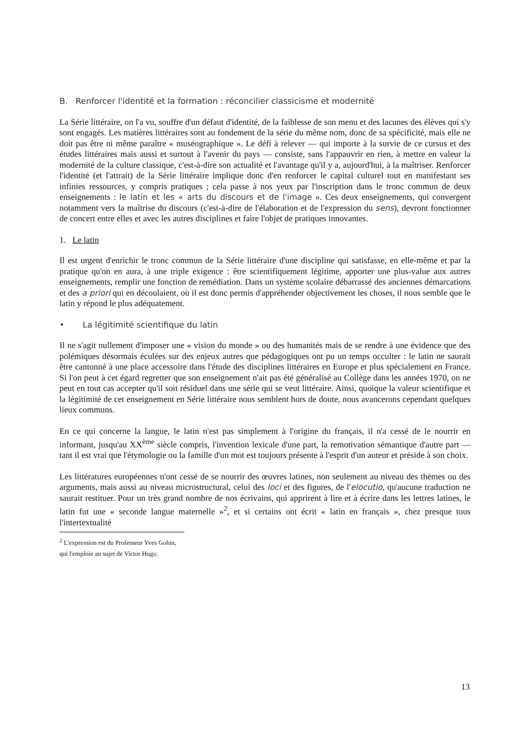B. Renforcer l'identité et la formation : réconcilier classicisme et modernité
La Série littéraire, on l'a vu, souffre d'un défaut d'identité, de la faiblesse de son menu et des lacunes des élèves qui s'y sont engagés. Les matières littéraires sont au fondement de la série du même nom, donc de sa spécificité, mais elle ne doit pas être ni même paraître « muséographique ». Le défi à relever — qui importe à la survie de ce cursus et des études littéraires mais aussi et surtout à l'avenir du pays — consiste, sans l'appauvrir en rien, à mettre en valeur la modernité de la culture classique, c'est-à-dire son actualité et l'avantage qu'il y a, aujourd'hui, à la maîtriser. Renforcer l'identité (et l'attrait) de la Série littéraire implique donc d'en renforcer le capital culturel tout en manifestant ses infinies ressources, y compris pratiques ; cela passe à nos yeux par l'inscription dans le tronc commun de deux enseignements : le latin et les « arts du discours et de l'image ». Ces deux enseignements, qui convergent notamment vers la maîtrise du discours (c'est-à-dire de l'élaboration et de l'expression du sens), devront fonctionner de concert entre elles et avec les autres disciplines et faire l'objet de pratiques innovantes.
1. Le latin
Il est urgent d'enrichir le tronc commun de la Série littéraire d'une discipline qui satisfasse, en elle-même et par la pratique qu'on en aura, à une triple exigence : être scientifiquement légitime, apporter une plus-value aux autres enseignements, remplir une fonction de remédiation. Dans un système scolaire débarrassé des anciennes démarcations et des a priori qui en découlaient, où il est donc permis d'appréhender objectivement les choses, il nous semble que le latin y répond le plus adéquatement.
• La légitimité scientifique du latin
Il ne s'agit nullement d'imposer une « vision du monde » ou des humanités mais de se rendre à une évidence que des polémiques désormais éculées sur des enjeux autres que pédagogiques ont pu un temps occulter : le latin ne saurait être cantonné à une place accessoire dans l'étude des disciplines littéraires en Europe et plus spécialement en France. Si l'on peut à cet égard regretter que son enseignement n'ait pas été généralisé au Collège dans les années 1970, on ne peut en tout cas accepter qu'il soit résiduel dans une série qui se veut littéraire. Ainsi, quoique la valeur scientifique et la légitimité de cet enseignement en Série littéraire nous semblent hors de doute, nous avancerons cependant quelques lieux communs.
En ce qui concerne la langue, le latin n'est pas simplement à l'origine du français, il n'a cessé de le nourrir en informant, jusqu'au XX<sup>ème</sup> siècle compris, l'invention lexicale d'une part, la remotivation sémantique d'autre part — tant il est vrai que l'étymologie ou la famille d'un mot est toujours présente à l'esprit d'un auteur et préside à son choix.
Les littératures européennes n'ont cessé de se nourrir des œuvres latines, non seulement au niveau des thèmes ou des arguments, mais aussi au niveau microstructural, celui des loci et des figures, de l'elocutio, qu'aucune traduction ne saurait restituer. Pour un très grand nombre de nos écrivains, qui apprirent à lire et à écrire dans les lettres latines, le latin fut une « seconde langue maternelle »<sup>2</sup>, et si certains ont écrit « latin en français », chez presque tous l'intertextualité
<sup>2</sup> L'expression est du Professeur Yves Gohin, qui l'emploie au sujet de Victor Hugo.
13